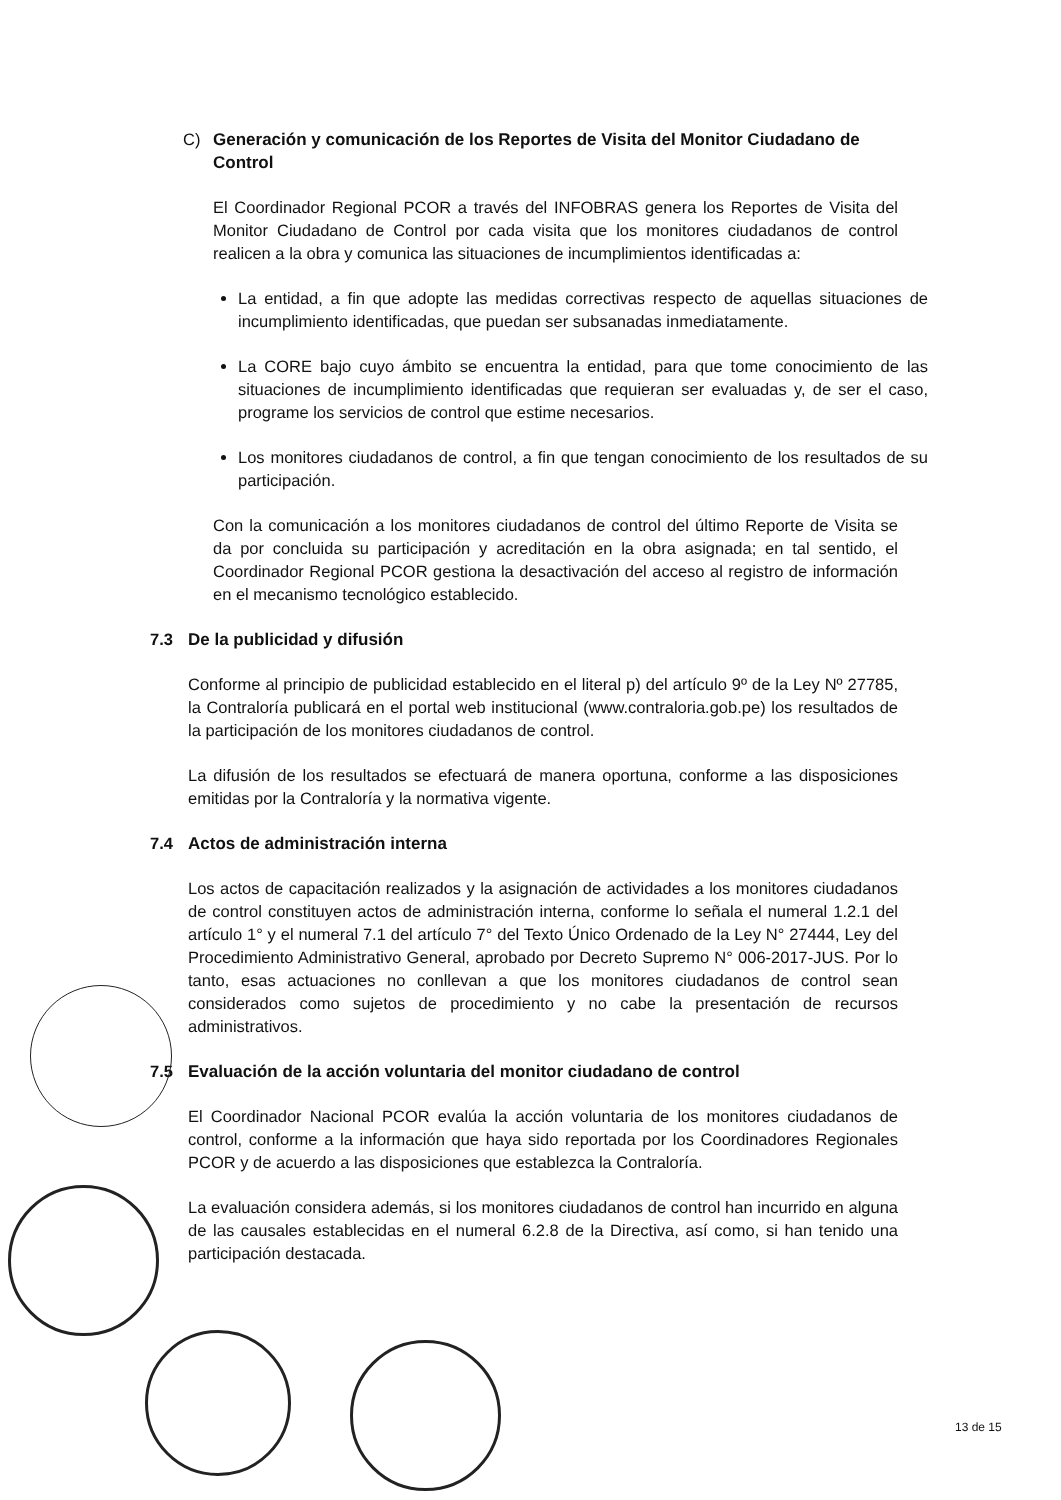C) Generación y comunicación de los Reportes de Visita del Monitor Ciudadano de Control
El Coordinador Regional PCOR a través del INFOBRAS genera los Reportes de Visita del Monitor Ciudadano de Control por cada visita que los monitores ciudadanos de control realicen a la obra y comunica las situaciones de incumplimientos identificadas a:
La entidad, a fin que adopte las medidas correctivas respecto de aquellas situaciones de incumplimiento identificadas, que puedan ser subsanadas inmediatamente.
La CORE bajo cuyo ámbito se encuentra la entidad, para que tome conocimiento de las situaciones de incumplimiento identificadas que requieran ser evaluadas y, de ser el caso, programe los servicios de control que estime necesarios.
Los monitores ciudadanos de control, a fin que tengan conocimiento de los resultados de su participación.
Con la comunicación a los monitores ciudadanos de control del último Reporte de Visita se da por concluida su participación y acreditación en la obra asignada; en tal sentido, el Coordinador Regional PCOR gestiona la desactivación del acceso al registro de información en el mecanismo tecnológico establecido.
7.3 De la publicidad y difusión
Conforme al principio de publicidad establecido en el literal p) del artículo 9º de la Ley Nº 27785, la Contraloría publicará en el portal web institucional (www.contraloria.gob.pe) los resultados de la participación de los monitores ciudadanos de control.
La difusión de los resultados se efectuará de manera oportuna, conforme a las disposiciones emitidas por la Contraloría y la normativa vigente.
7.4 Actos de administración interna
Los actos de capacitación realizados y la asignación de actividades a los monitores ciudadanos de control constituyen actos de administración interna, conforme lo señala el numeral 1.2.1 del artículo 1° y el numeral 7.1 del artículo 7° del Texto Único Ordenado de la Ley N° 27444, Ley del Procedimiento Administrativo General, aprobado por Decreto Supremo N° 006-2017-JUS. Por lo tanto, esas actuaciones no conllevan a que los monitores ciudadanos de control sean considerados como sujetos de procedimiento y no cabe la presentación de recursos administrativos.
7.5 Evaluación de la acción voluntaria del monitor ciudadano de control
El Coordinador Nacional PCOR evalúa la acción voluntaria de los monitores ciudadanos de control, conforme a la información que haya sido reportada por los Coordinadores Regionales PCOR y de acuerdo a las disposiciones que establezca la Contraloría.
La evaluación considera además, si los monitores ciudadanos de control han incurrido en alguna de las causales establecidas en el numeral 6.2.8 de la Directiva, así como, si han tenido una participación destacada.
13 de 15